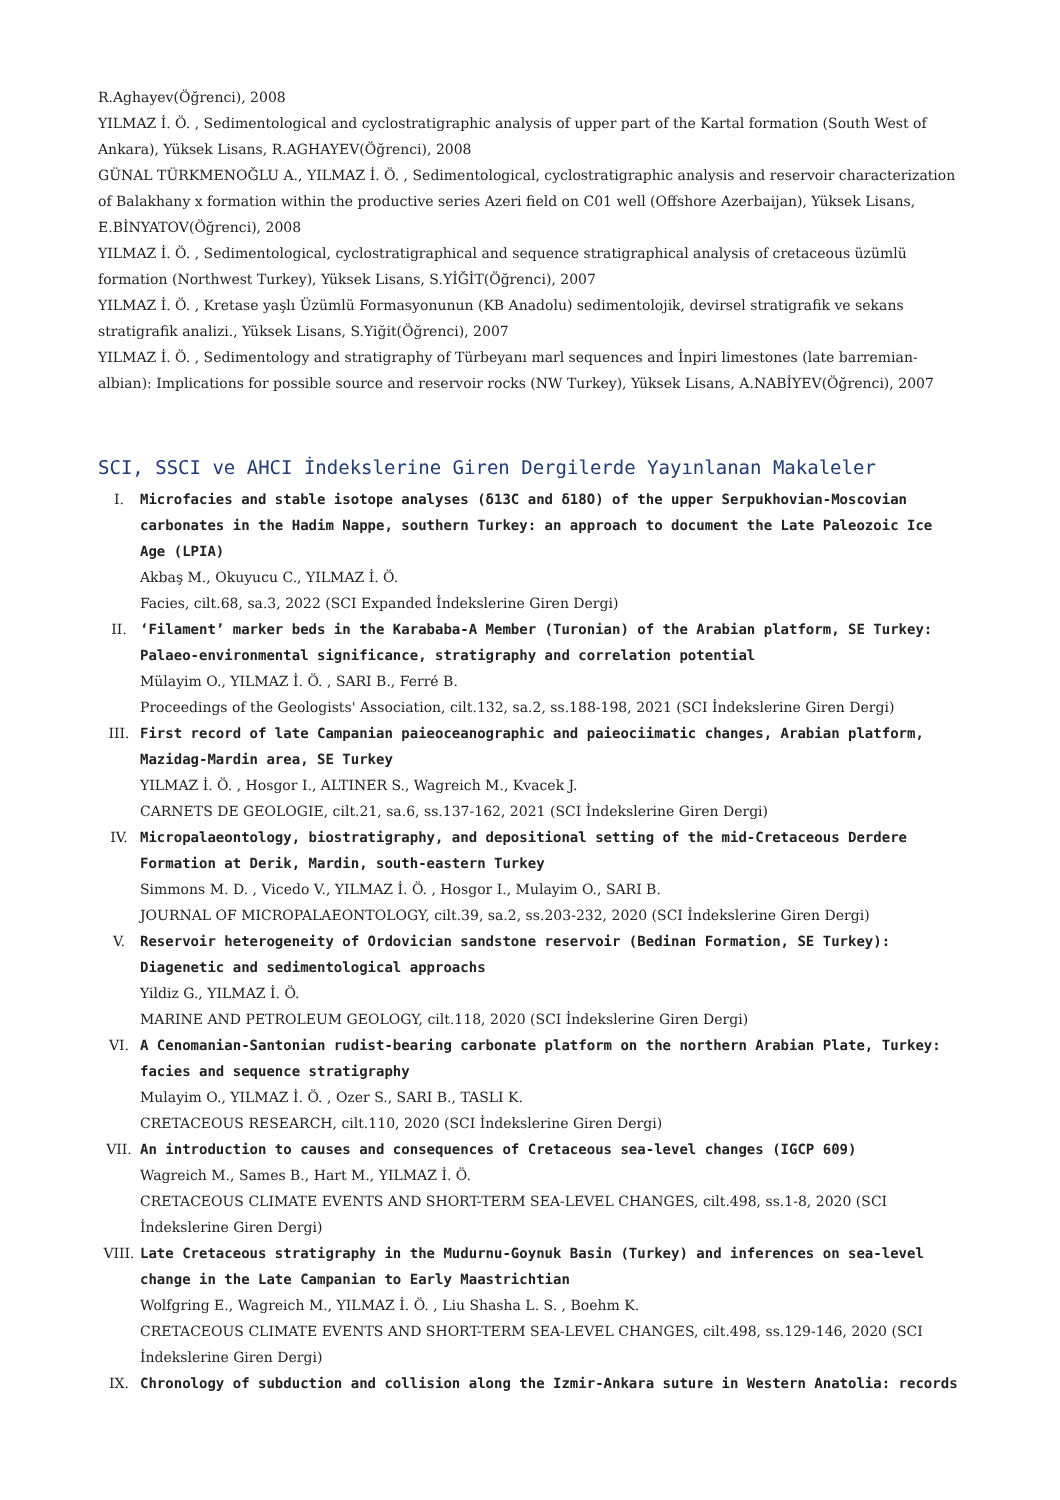R.Aghayev(Öğrenci), 2008
YILMAZ İ. Ö. , Sedimentological and cyclostratigraphic analysis of upper part of the Kartal formation (South West of Ankara), Yüksek Lisans, R.AGHAYEV(Öğrenci), 2008
GÜNAL TÜRKMENOĞLU A., YILMAZ İ. Ö. , Sedimentological, cyclostratigraphic analysis and reservoir characterization of Balakhany x formation within the productive series Azeri field on C01 well (Offshore Azerbaijan), Yüksek Lisans, E.BİNYATOV(Öğrenci), 2008
YILMAZ İ. Ö. , Sedimentological, cyclostratigraphical and sequence stratigraphical analysis of cretaceous üzümlü formation (Northwest Turkey), Yüksek Lisans, S.YİĞİT(Öğrenci), 2007
YILMAZ İ. Ö. , Kretase yaşlı Üzümlü Formasyonunun (KB Anadolu) sedimentolojik, devirsel stratigrafik ve sekans stratigrafik analizi., Yüksek Lisans, S.Yiğit(Öğrenci), 2007
YILMAZ İ. Ö. , Sedimentology and stratigraphy of Türbeyanı marl sequences and İnpiri limestones (late barremian-albian): Implications for possible source and reservoir rocks (NW Turkey), Yüksek Lisans, A.NABİYEV(Öğrenci), 2007
SCI, SSCI ve AHCI İndekslerine Giren Dergilerde Yayınlanan Makaleler
I. Microfacies and stable isotope analyses (δ13C and δ18O) of the upper Serpukhovian-Moscovian carbonates in the Hadim Nappe, southern Turkey: an approach to document the Late Paleozoic Ice Age (LPIA)
Akbaş M., Okuyucu C., YILMAZ İ. Ö.
Facies, cilt.68, sa.3, 2022 (SCI Expanded İndekslerine Giren Dergi)
II. ‘Filament’ marker beds in the Karababa-A Member (Turonian) of the Arabian platform, SE Turkey: Palaeo-environmental significance, stratigraphy and correlation potential
Mülayim O., YILMAZ İ. Ö. , SARI B., Ferré B.
Proceedings of the Geologists' Association, cilt.132, sa.2, ss.188-198, 2021 (SCI İndekslerine Giren Dergi)
III. First record of late Campanian paieoceanographic and paieociimatic changes, Arabian platform, Mazidag-Mardin area, SE Turkey
YILMAZ İ. Ö. , Hosgor I., ALTINER S., Wagreich M., Kvacek J.
CARNETS DE GEOLOGIE, cilt.21, sa.6, ss.137-162, 2021 (SCI İndekslerine Giren Dergi)
IV. Micropalaeontology, biostratigraphy, and depositional setting of the mid-Cretaceous Derdere Formation at Derik, Mardin, south-eastern Turkey
Simmons M. D. , Vicedo V., YILMAZ İ. Ö. , Hosgor I., Mulayim O., SARI B.
JOURNAL OF MICROPALAEONTOLOGY, cilt.39, sa.2, ss.203-232, 2020 (SCI İndekslerine Giren Dergi)
V. Reservoir heterogeneity of Ordovician sandstone reservoir (Bedinan Formation, SE Turkey): Diagenetic and sedimentological approachs
Yildiz G., YILMAZ İ. Ö.
MARINE AND PETROLEUM GEOLOGY, cilt.118, 2020 (SCI İndekslerine Giren Dergi)
VI. A Cenomanian-Santonian rudist-bearing carbonate platform on the northern Arabian Plate, Turkey: facies and sequence stratigraphy
Mulayim O., YILMAZ İ. Ö. , Ozer S., SARI B., TASLI K.
CRETACEOUS RESEARCH, cilt.110, 2020 (SCI İndekslerine Giren Dergi)
VII. An introduction to causes and consequences of Cretaceous sea-level changes (IGCP 609)
Wagreich M., Sames B., Hart M., YILMAZ İ. Ö.
CRETACEOUS CLIMATE EVENTS AND SHORT-TERM SEA-LEVEL CHANGES, cilt.498, ss.1-8, 2020 (SCI İndekslerine Giren Dergi)
VIII. Late Cretaceous stratigraphy in the Mudurnu-Goynuk Basin (Turkey) and inferences on sea-level change in the Late Campanian to Early Maastrichtian
Wolfgring E., Wagreich M., YILMAZ İ. Ö. , Liu Shasha L. S. , Boehm K.
CRETACEOUS CLIMATE EVENTS AND SHORT-TERM SEA-LEVEL CHANGES, cilt.498, ss.129-146, 2020 (SCI İndekslerine Giren Dergi)
IX. Chronology of subduction and collision along the Izmir-Ankara suture in Western Anatolia: records